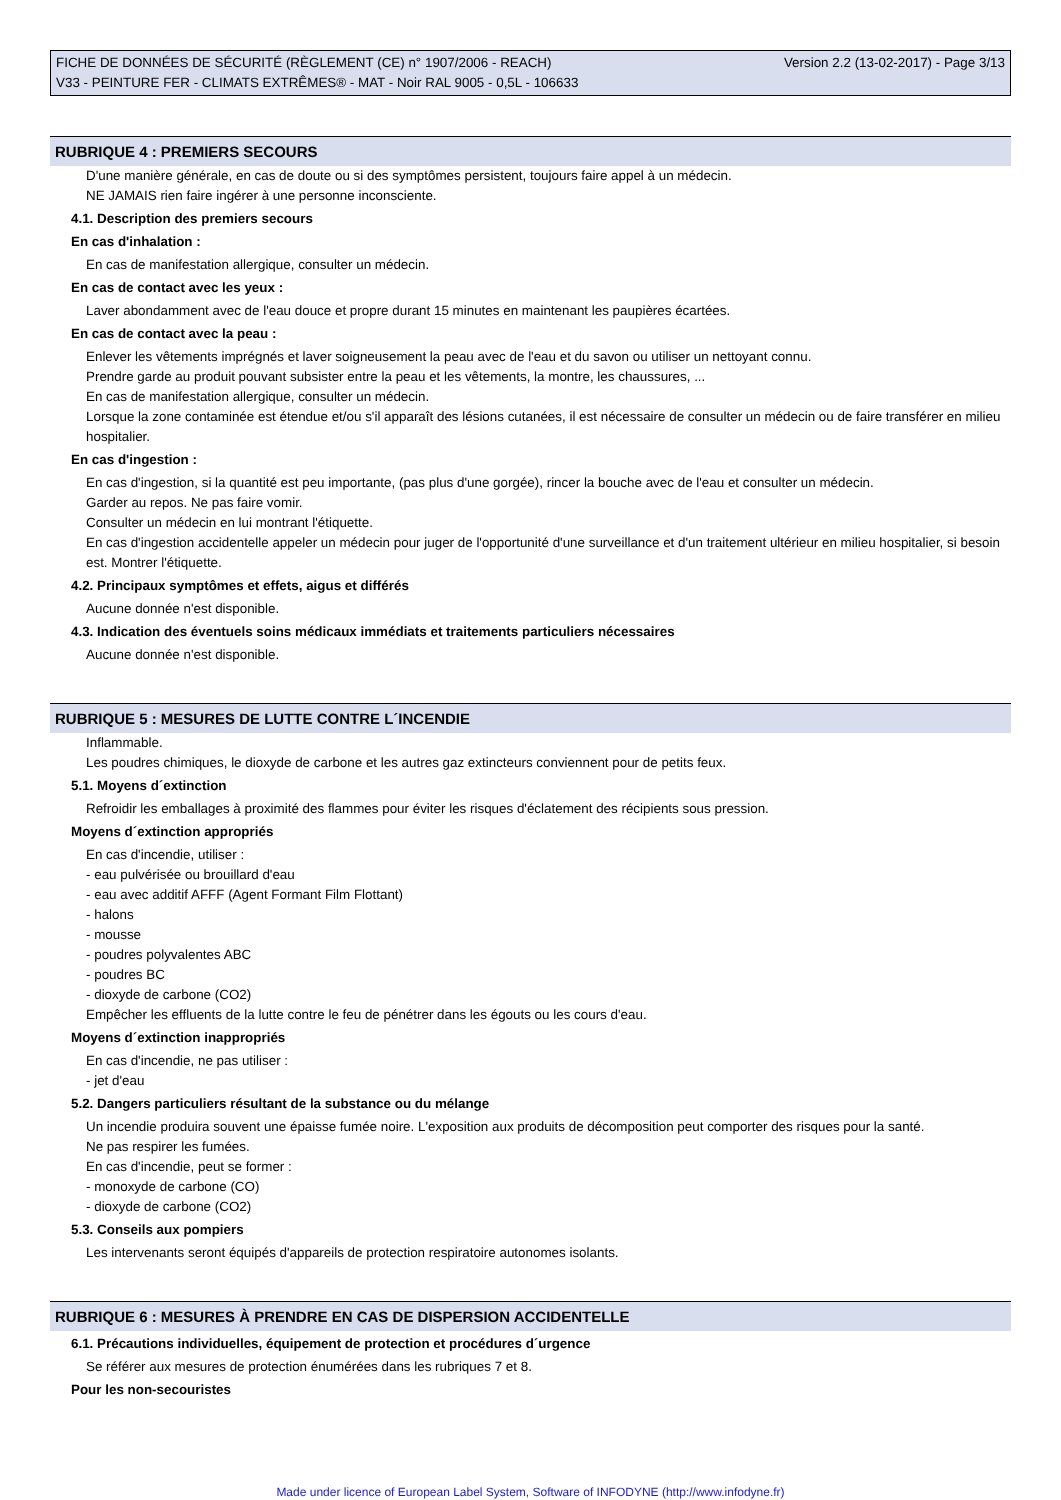FICHE DE DONNÉES DE SÉCURITÉ (RÈGLEMENT (CE) n° 1907/2006 - REACH)
V33 - PEINTURE FER - CLIMATS EXTRÊMES® - MAT - Noir RAL 9005 - 0,5L - 106633
Version 2.2 (13-02-2017) - Page 3/13
RUBRIQUE 4 : PREMIERS SECOURS
D'une manière générale, en cas de doute ou si des symptômes persistent, toujours faire appel à un médecin.
NE JAMAIS rien faire ingérer à une personne inconsciente.
4.1. Description des premiers secours
En cas d'inhalation :
En cas de manifestation allergique, consulter un médecin.
En cas de contact avec les yeux :
Laver abondamment avec de l'eau douce et propre durant 15 minutes en maintenant les paupières écartées.
En cas de contact avec la peau :
Enlever les vêtements imprégnés et laver soigneusement la peau avec de l'eau et du savon ou utiliser un nettoyant connu.
Prendre garde au produit pouvant subsister entre la peau et les vêtements, la montre, les chaussures, ...
En cas de manifestation allergique, consulter un médecin.
Lorsque la zone contaminée est étendue et/ou s'il apparaît des lésions cutanées, il est nécessaire de consulter un médecin ou de faire transférer en milieu hospitalier.
En cas d'ingestion :
En cas d'ingestion, si la quantité est peu importante, (pas plus d'une gorgée), rincer la bouche avec de l'eau et consulter un médecin.
Garder au repos. Ne pas faire vomir.
Consulter un médecin en lui montrant l'étiquette.
En cas d'ingestion accidentelle appeler un médecin pour juger de l'opportunité d'une surveillance et d'un traitement ultérieur en milieu hospitalier, si besoin est. Montrer l'étiquette.
4.2. Principaux symptômes et effets, aigus et différés
Aucune donnée n'est disponible.
4.3. Indication des éventuels soins médicaux immédiats et traitements particuliers nécessaires
Aucune donnée n'est disponible.
RUBRIQUE 5 : MESURES DE LUTTE CONTRE L´INCENDIE
Inflammable.
Les poudres chimiques, le dioxyde de carbone et les autres gaz extincteurs conviennent pour de petits feux.
5.1. Moyens d´extinction
Refroidir les emballages à proximité des flammes pour éviter les risques d'éclatement des récipients sous pression.
Moyens d´extinction appropriés
En cas d'incendie, utiliser :
- eau pulvérisée ou brouillard d'eau
- eau avec additif AFFF (Agent Formant Film Flottant)
- halons
- mousse
- poudres polyvalentes ABC
- poudres BC
- dioxyde de carbone (CO2)
Empêcher les effluents de la lutte contre le feu de pénétrer dans les égouts ou les cours d'eau.
Moyens d´extinction inappropriés
En cas d'incendie, ne pas utiliser :
- jet d'eau
5.2. Dangers particuliers résultant de la substance ou du mélange
Un incendie produira souvent une épaisse fumée noire. L'exposition aux produits de décomposition peut comporter des risques pour la santé.
Ne pas respirer les fumées.
En cas d'incendie, peut se former :
- monoxyde de carbone (CO)
- dioxyde de carbone (CO2)
5.3. Conseils aux pompiers
Les intervenants seront équipés d'appareils de protection respiratoire autonomes isolants.
RUBRIQUE 6 : MESURES À PRENDRE EN CAS DE DISPERSION ACCIDENTELLE
6.1. Précautions individuelles, équipement de protection et procédures d´urgence
Se référer aux mesures de protection énumérées dans les rubriques 7 et 8.
Pour les non-secouristes
Made under licence of European Label System, Software of INFODYNE (http://www.infodyne.fr)